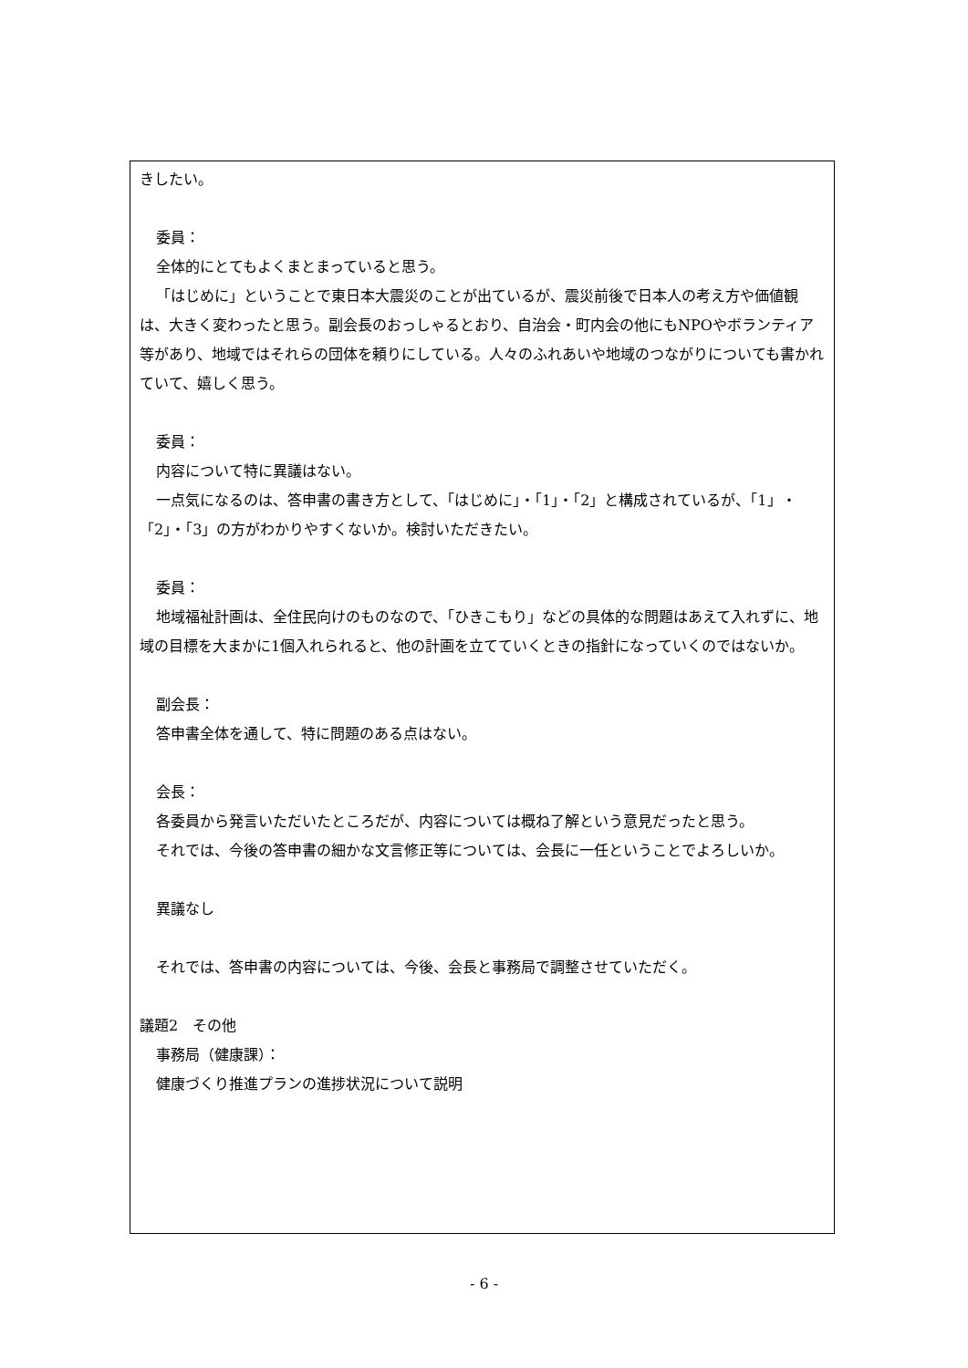きしたい。
委員：
全体的にとてもよくまとまっていると思う。
「はじめに」ということで東日本大震災のことが出ているが、震災前後で日本人の考え方や価値観は、大きく変わったと思う。副会長のおっしゃるとおり、自治会・町内会の他にもNPOやボランティア等があり、地域ではそれらの団体を頼りにしている。人々のふれあいや地域のつながりについても書かれていて、嬉しく思う。
委員：
内容について特に異議はない。
一点気になるのは、答申書の書き方として、「はじめに」・「1」・「2」と構成されているが、「1」・「2」・「3」の方がわかりやすくないか。検討いただきたい。
委員：
地域福祉計画は、全住民向けのものなので、「ひきこもり」などの具体的な問題はあえて入れずに、地域の目標を大まかに1個入れられると、他の計画を立てていくときの指針になっていくのではないか。
副会長：
答申書全体を通して、特に問題のある点はない。
会長：
各委員から発言いただいたところだが、内容については概ね了解という意見だったと思う。
それでは、今後の答申書の細かな文言修正等については、会長に一任ということでよろしいか。
異議なし
それでは、答申書の内容については、今後、会長と事務局で調整させていただく。
議題2　その他
事務局（健康課）：
健康づくり推進プランの進捗状況について説明
- 6 -